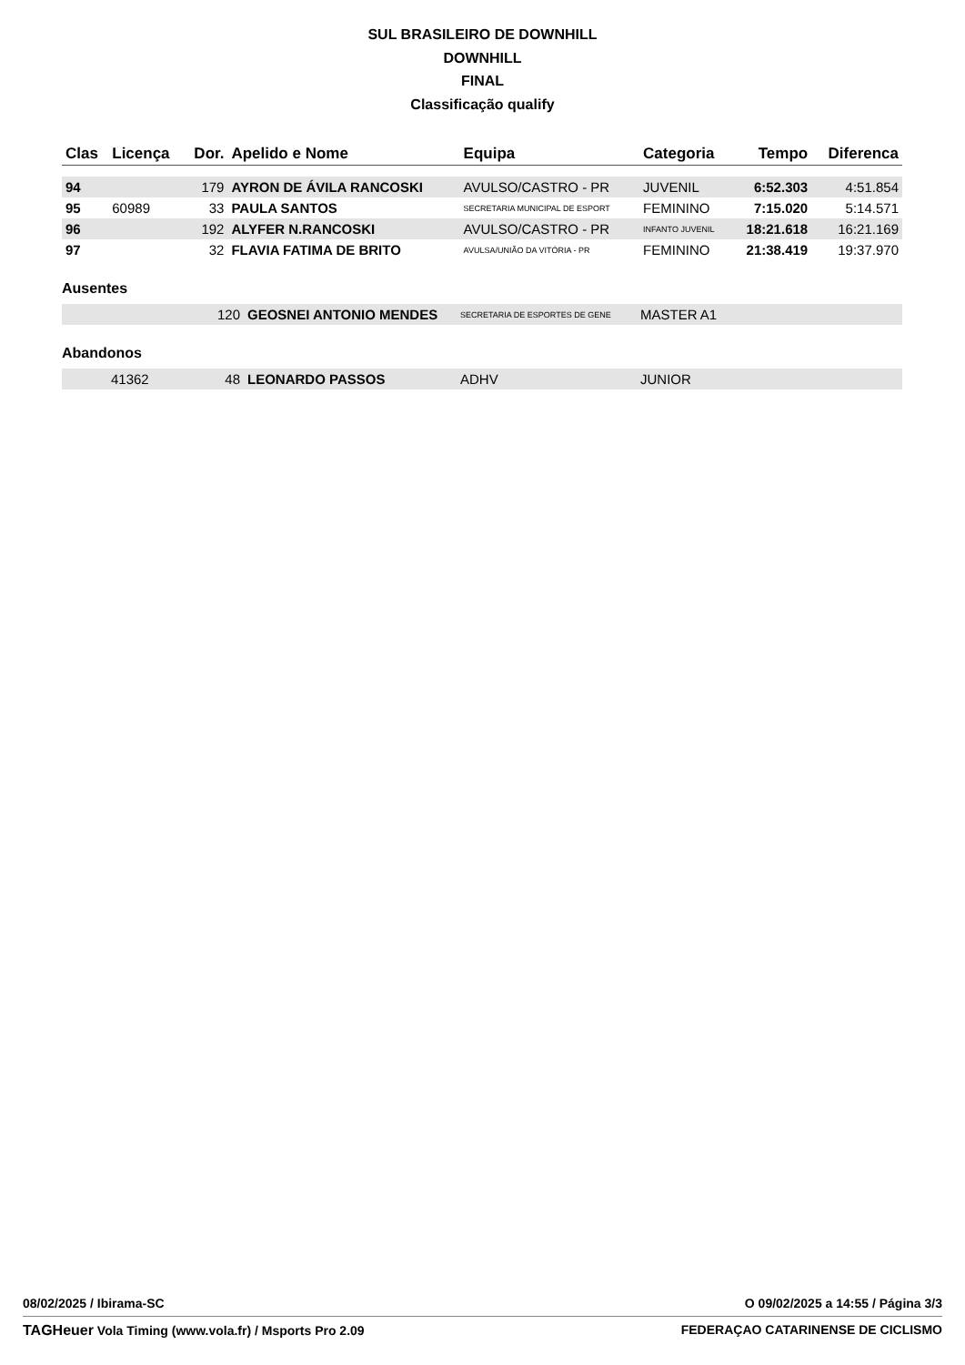SUL BRASILEIRO DE DOWNHILL
DOWNHILL
FINAL
Classificação qualify
| Clas | Licença | Dor. | Apelido e Nome | Equipa | Categoria | Tempo | Diferenca |
| --- | --- | --- | --- | --- | --- | --- | --- |
| 94 | | 179 | AYRON DE ÁVILA RANCOSKI | AVULSO/CASTRO - PR | JUVENIL | 6:52.303 | 4:51.854 |
| 95 | 60989 | 33 | PAULA SANTOS | SECRETARIA MUNICIPAL DE ESPORT | FEMININO | 7:15.020 | 5:14.571 |
| 96 | | 192 | ALYFER N.RANCOSKI | AVULSO/CASTRO - PR | INFANTO JUVENIL | 18:21.618 | 16:21.169 |
| 97 | | 32 | FLAVIA FATIMA DE BRITO | AVULSA/UNIÃO DA VITÓRIA - PR | FEMININO | 21:38.419 | 19:37.970 |
Ausentes
| | | 120 | GEOSNEI ANTONIO MENDES | SECRETARIA DE ESPORTES DE GENE | MASTER A1 |
Abandonos
| | 41362 | 48 | LEONARDO PASSOS | ADHV | JUNIOR |
08/02/2025 / Ibirama-SC O 09/02/2025 a 14:55 / Página 3/3
TAGHeuer Vola Timing (www.vola.fr) / Msports Pro 2.09 FEDERAÇAO CATARINENSE DE CICLISMO